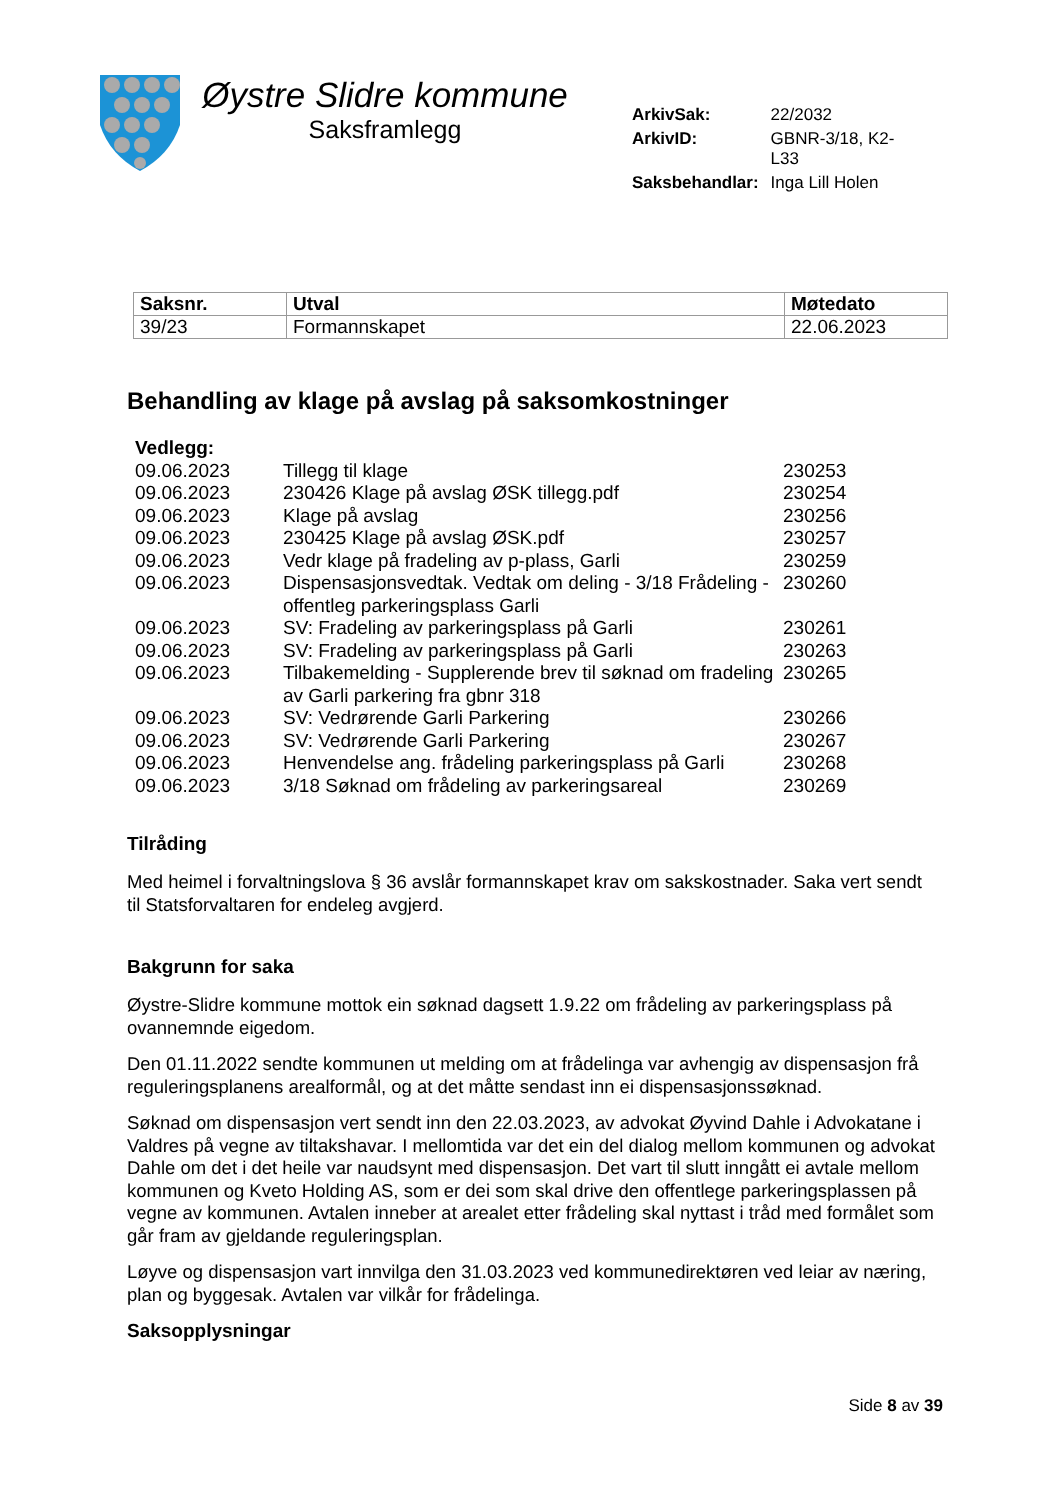Øystre Slidre kommune
Saksframlegg
| ArkivSak: | 22/2032 |
| ArkivID: | GBNR-3/18, K2- L33 |
| Saksbehandlar: | Inga Lill Holen |
| Saksnr. | Utval | Møtedato |
| --- | --- | --- |
| 39/23 | Formannskapet | 22.06.2023 |
Behandling av klage på avslag på saksomkostninger
| Vedlegg: | | |
| 09.06.2023 | Tillegg til klage | 230253 |
| 09.06.2023 | 230426 Klage på avslag ØSK tillegg.pdf | 230254 |
| 09.06.2023 | Klage på avslag | 230256 |
| 09.06.2023 | 230425 Klage på avslag ØSK.pdf | 230257 |
| 09.06.2023 | Vedr klage på fradeling av p-plass, Garli | 230259 |
| 09.06.2023 | Dispensasjonsvedtak. Vedtak om deling - 3/18 Frådeling - offentleg parkeringsplass Garli | 230260 |
| 09.06.2023 | SV: Fradeling av parkeringsplass på Garli | 230261 |
| 09.06.2023 | SV: Fradeling av parkeringsplass på Garli | 230263 |
| 09.06.2023 | Tilbakemelding - Supplerende brev til søknad om fradeling av Garli parkering fra gbnr 318 | 230265 |
| 09.06.2023 | SV: Vedrørende Garli Parkering | 230266 |
| 09.06.2023 | SV: Vedrørende Garli Parkering | 230267 |
| 09.06.2023 | Henvendelse ang. frådeling parkeringsplass på Garli | 230268 |
| 09.06.2023 | 3/18 Søknad om frådeling av parkeringsareal | 230269 |
Tilråding
Med heimel i forvaltningslova § 36 avslår formannskapet krav om sakskostnader. Saka vert sendt til Statsforvaltaren for endeleg avgjerd.
Bakgrunn for saka
Øystre-Slidre kommune mottok ein søknad dagsett 1.9.22 om frådeling av parkeringsplass på ovannemnde eigedom.
Den 01.11.2022 sendte kommunen ut melding om at frådelinga var avhengig av dispensasjon frå reguleringsplanens arealformål, og at det måtte sendast inn ei dispensasjonssøknad.
Søknad om dispensasjon vert sendt inn den 22.03.2023, av advokat Øyvind Dahle i Advokatane i Valdres på vegne av tiltakshavar. I mellomtida var det ein del dialog mellom kommunen og advokat Dahle om det i det heile var naudsynt med dispensasjon. Det vart til slutt inngått ei avtale mellom kommunen og Kveto Holding AS, som er dei som skal drive den offentlege parkeringsplassen på vegne av kommunen. Avtalen inneber at arealet etter frådeling skal nyttast i tråd med formålet som går fram av gjeldande reguleringsplan.
Løyve og dispensasjon vart innvilga den 31.03.2023 ved kommunedirektøren ved leiar av næring, plan og byggesak. Avtalen var vilkår for frådelinga.
Saksopplysningar
Side 8 av 39